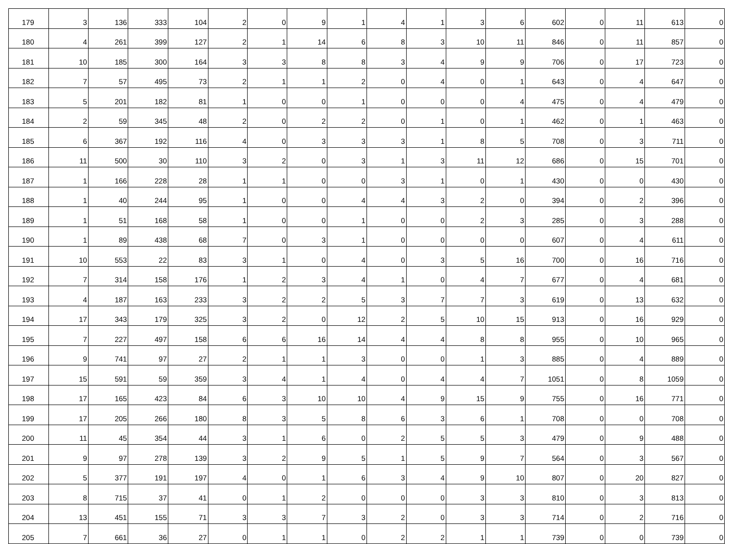| 179 | 3 | 136 | 333 | 104 | 2 | 0 | 9 | 1 | 4 | 1 | 3 | 6 | 602 | 0 | 11 | 613 | 0 |
| 180 | 4 | 261 | 399 | 127 | 2 | 1 | 14 | 6 | 8 | 3 | 10 | 11 | 846 | 0 | 11 | 857 | 0 |
| 181 | 10 | 185 | 300 | 164 | 3 | 3 | 8 | 8 | 3 | 4 | 9 | 9 | 706 | 0 | 17 | 723 | 0 |
| 182 | 7 | 57 | 495 | 73 | 2 | 1 | 1 | 2 | 0 | 4 | 0 | 1 | 643 | 0 | 4 | 647 | 0 |
| 183 | 5 | 201 | 182 | 81 | 1 | 0 | 0 | 1 | 0 | 0 | 0 | 4 | 475 | 0 | 4 | 479 | 0 |
| 184 | 2 | 59 | 345 | 48 | 2 | 0 | 2 | 2 | 0 | 1 | 0 | 1 | 462 | 0 | 1 | 463 | 0 |
| 185 | 6 | 367 | 192 | 116 | 4 | 0 | 3 | 3 | 3 | 1 | 8 | 5 | 708 | 0 | 3 | 711 | 0 |
| 186 | 11 | 500 | 30 | 110 | 3 | 2 | 0 | 3 | 1 | 3 | 11 | 12 | 686 | 0 | 15 | 701 | 0 |
| 187 | 1 | 166 | 228 | 28 | 1 | 1 | 0 | 0 | 3 | 1 | 0 | 1 | 430 | 0 | 0 | 430 | 0 |
| 188 | 1 | 40 | 244 | 95 | 1 | 0 | 0 | 4 | 4 | 3 | 2 | 0 | 394 | 0 | 2 | 396 | 0 |
| 189 | 1 | 51 | 168 | 58 | 1 | 0 | 0 | 1 | 0 | 0 | 2 | 3 | 285 | 0 | 3 | 288 | 0 |
| 190 | 1 | 89 | 438 | 68 | 7 | 0 | 3 | 1 | 0 | 0 | 0 | 0 | 607 | 0 | 4 | 611 | 0 |
| 191 | 10 | 553 | 22 | 83 | 3 | 1 | 0 | 4 | 0 | 3 | 5 | 16 | 700 | 0 | 16 | 716 | 0 |
| 192 | 7 | 314 | 158 | 176 | 1 | 2 | 3 | 4 | 1 | 0 | 4 | 7 | 677 | 0 | 4 | 681 | 0 |
| 193 | 4 | 187 | 163 | 233 | 3 | 2 | 2 | 5 | 3 | 7 | 7 | 3 | 619 | 0 | 13 | 632 | 0 |
| 194 | 17 | 343 | 179 | 325 | 3 | 2 | 0 | 12 | 2 | 5 | 10 | 15 | 913 | 0 | 16 | 929 | 0 |
| 195 | 7 | 227 | 497 | 158 | 6 | 6 | 16 | 14 | 4 | 4 | 8 | 8 | 955 | 0 | 10 | 965 | 0 |
| 196 | 9 | 741 | 97 | 27 | 2 | 1 | 1 | 3 | 0 | 0 | 1 | 3 | 885 | 0 | 4 | 889 | 0 |
| 197 | 15 | 591 | 59 | 359 | 3 | 4 | 1 | 4 | 0 | 4 | 4 | 7 | 1051 | 0 | 8 | 1059 | 0 |
| 198 | 17 | 165 | 423 | 84 | 6 | 3 | 10 | 10 | 4 | 9 | 15 | 9 | 755 | 0 | 16 | 771 | 0 |
| 199 | 17 | 205 | 266 | 180 | 8 | 3 | 5 | 8 | 6 | 3 | 6 | 1 | 708 | 0 | 0 | 708 | 0 |
| 200 | 11 | 45 | 354 | 44 | 3 | 1 | 6 | 0 | 2 | 5 | 5 | 3 | 479 | 0 | 9 | 488 | 0 |
| 201 | 9 | 97 | 278 | 139 | 3 | 2 | 9 | 5 | 1 | 5 | 9 | 7 | 564 | 0 | 3 | 567 | 0 |
| 202 | 5 | 377 | 191 | 197 | 4 | 0 | 1 | 6 | 3 | 4 | 9 | 10 | 807 | 0 | 20 | 827 | 0 |
| 203 | 8 | 715 | 37 | 41 | 0 | 1 | 2 | 0 | 0 | 0 | 3 | 3 | 810 | 0 | 3 | 813 | 0 |
| 204 | 13 | 451 | 155 | 71 | 3 | 3 | 7 | 3 | 2 | 0 | 3 | 3 | 714 | 0 | 2 | 716 | 0 |
| 205 | 7 | 661 | 36 | 27 | 0 | 1 | 1 | 0 | 2 | 2 | 1 | 1 | 739 | 0 | 0 | 739 | 0 |